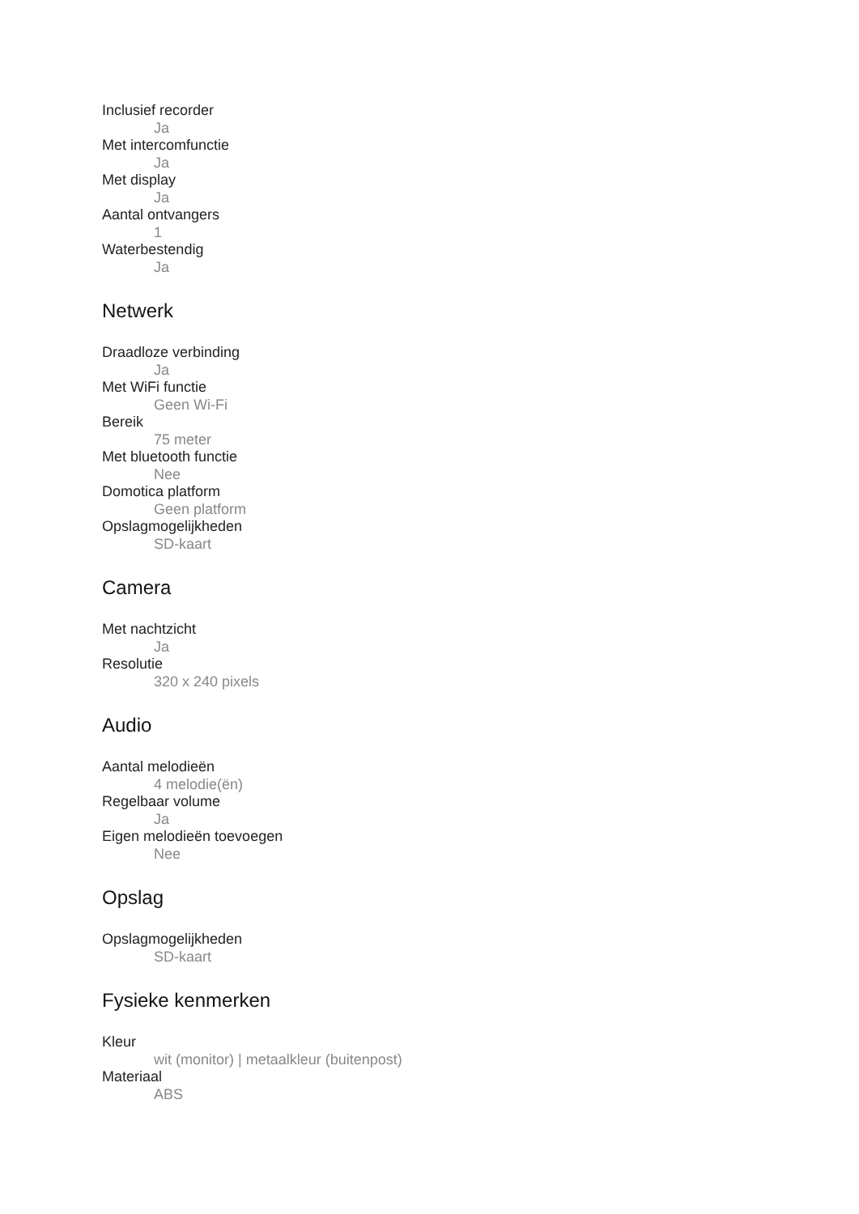Inclusief recorder
Ja
Met intercomfunctie
Ja
Met display
Ja
Aantal ontvangers
1
Waterbestendig
Ja
Netwerk
Draadloze verbinding
Ja
Met WiFi functie
Geen Wi-Fi
Bereik
75 meter
Met bluetooth functie
Nee
Domotica platform
Geen platform
Opslagmogelijkheden
SD-kaart
Camera
Met nachtzicht
Ja
Resolutie
320 x 240 pixels
Audio
Aantal melodieën
4 melodie(ën)
Regelbaar volume
Ja
Eigen melodieën toevoegen
Nee
Opslag
Opslagmogelijkheden
SD-kaart
Fysieke kenmerken
Kleur
wit (monitor) | metaalkleur (buitenpost)
Materiaal
ABS